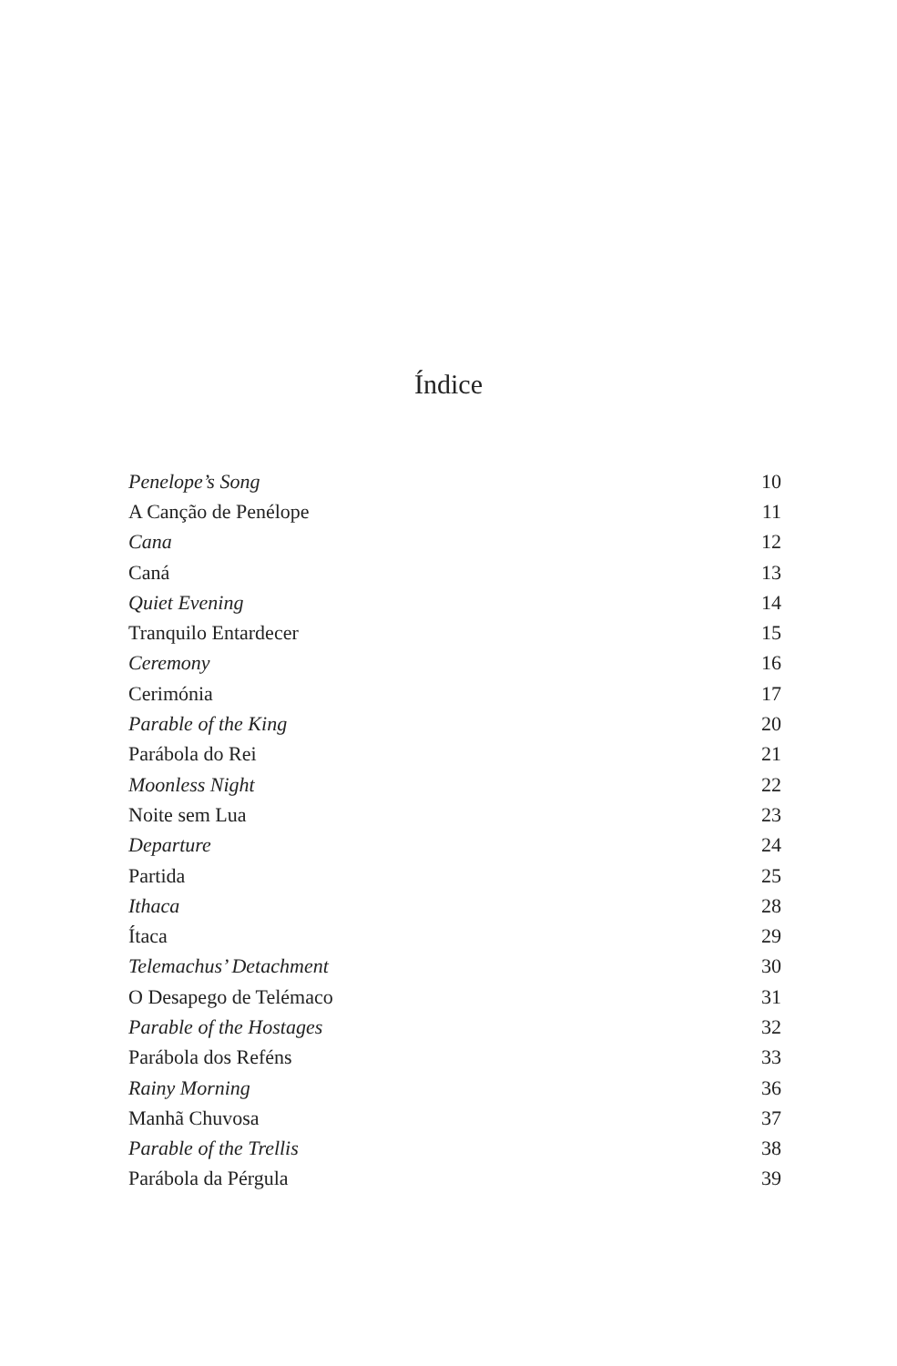Índice
| Penelope’s Song | 10 |
| A Canção de Penélope | 11 |
| Cana | 12 |
| Caná | 13 |
| Quiet Evening | 14 |
| Tranquilo Entardecer | 15 |
| Ceremony | 16 |
| Cerimónia | 17 |
| Parable of the King | 20 |
| Parábola do Rei | 21 |
| Moonless Night | 22 |
| Noite sem Lua | 23 |
| Departure | 24 |
| Partida | 25 |
| Ithaca | 28 |
| Ítaca | 29 |
| Telemachus’ Detachment | 30 |
| O Desapego de Telémaco | 31 |
| Parable of the Hostages | 32 |
| Parábola dos Reféns | 33 |
| Rainy Morning | 36 |
| Manhã Chuvosa | 37 |
| Parable of the Trellis | 38 |
| Parábola da Pérgula | 39 |